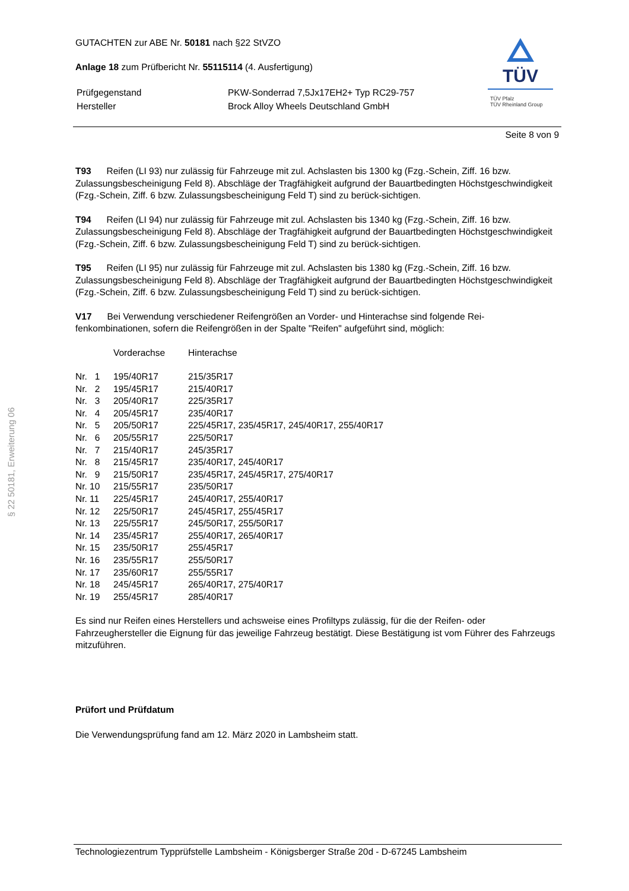§ 22 50181, Erweiterung 06
TÜV
TÜV Pfalz
TÜV Rheinland Group
GUTACHTEN zur ABE Nr. 50181 nach §22 StVZO
Anlage 18 zum Prüfbericht Nr. 55115114 (4. Ausfertigung)
| Prüfgegenstand | PKW-Sonderrad 7,5Jx17EH2+ Typ RC29-757 |
| Hersteller | Brock Alloy Wheels Deutschland GmbH |
Seite 8 von 9
T93 Reifen (LI 93) nur zulässig für Fahrzeuge mit zul. Achslasten bis 1300 kg (Fzg.-Schein, Ziff. 16 bzw. Zulassungsbescheinigung Feld 8). Abschläge der Tragfähigkeit aufgrund der Bauartbedingten Höchstgeschwindigkeit (Fzg.-Schein, Ziff. 6 bzw. Zulassungsbescheinigung Feld T) sind zu berück-sichtigen.
T94 Reifen (LI 94) nur zulässig für Fahrzeuge mit zul. Achslasten bis 1340 kg (Fzg.-Schein, Ziff. 16 bzw. Zulassungsbescheinigung Feld 8). Abschläge der Tragfähigkeit aufgrund der Bauartbedingten Höchstgeschwindigkeit (Fzg.-Schein, Ziff. 6 bzw. Zulassungsbescheinigung Feld T) sind zu berück-sichtigen.
T95 Reifen (LI 95) nur zulässig für Fahrzeuge mit zul. Achslasten bis 1380 kg (Fzg.-Schein, Ziff. 16 bzw. Zulassungsbescheinigung Feld 8). Abschläge der Tragfähigkeit aufgrund der Bauartbedingten Höchstgeschwindigkeit (Fzg.-Schein, Ziff. 6 bzw. Zulassungsbescheinigung Feld T) sind zu berück-sichtigen.
V17 Bei Verwendung verschiedener Reifengrößen an Vorder- und Hinterachse sind folgende Rei-fenkombinationen, sofern die Reifengrößen in der Spalte "Reifen" aufgeführt sind, möglich:
| | Vorderachse | Hinterachse |
| Nr. 1 | 195/40R17 | 215/35R17 |
| Nr. 2 | 195/45R17 | 215/40R17 |
| Nr. 3 | 205/40R17 | 225/35R17 |
| Nr. 4 | 205/45R17 | 235/40R17 |
| Nr. 5 | 205/50R17 | 225/45R17, 235/45R17, 245/40R17, 255/40R17 |
| Nr. 6 | 205/55R17 | 225/50R17 |
| Nr. 7 | 215/40R17 | 245/35R17 |
| Nr. 8 | 215/45R17 | 235/40R17, 245/40R17 |
| Nr. 9 | 215/50R17 | 235/45R17, 245/45R17, 275/40R17 |
| Nr. 10 | 215/55R17 | 235/50R17 |
| Nr. 11 | 225/45R17 | 245/40R17, 255/40R17 |
| Nr. 12 | 225/50R17 | 245/45R17, 255/45R17 |
| Nr. 13 | 225/55R17 | 245/50R17, 255/50R17 |
| Nr. 14 | 235/45R17 | 255/40R17, 265/40R17 |
| Nr. 15 | 235/50R17 | 255/45R17 |
| Nr. 16 | 235/55R17 | 255/50R17 |
| Nr. 17 | 235/60R17 | 255/55R17 |
| Nr. 18 | 245/45R17 | 265/40R17, 275/40R17 |
| Nr. 19 | 255/45R17 | 285/40R17 |
Es sind nur Reifen eines Herstellers und achsweise eines Profiltyps zulässig, für die der Reifen- oder Fahrzeughersteller die Eignung für das jeweilige Fahrzeug bestätigt. Diese Bestätigung ist vom Führer des Fahrzeugs mitzuführen.
Prüfort und Prüfdatum
Die Verwendungsprüfung fand am 12. März 2020 in Lambsheim statt.
Technologiezentrum Typprüfstelle Lambsheim - Königsberger Straße 20d - D-67245 Lambsheim